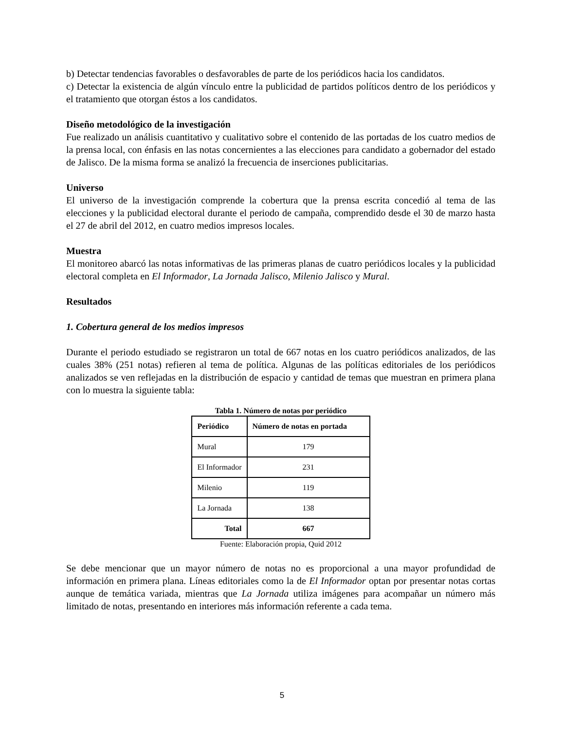b) Detectar tendencias favorables o desfavorables de parte de los periódicos hacia los candidatos.
c) Detectar la existencia de algún vínculo entre la publicidad de partidos políticos dentro de los periódicos y el tratamiento que otorgan éstos a los candidatos.
Diseño metodológico de la investigación
Fue realizado un análisis cuantitativo y cualitativo sobre el contenido de las portadas de los cuatro medios de la prensa local, con énfasis en las notas concernientes a las elecciones para candidato a gobernador del estado de Jalisco. De la misma forma se analizó la frecuencia de inserciones publicitarias.
Universo
El universo de la investigación comprende la cobertura que la prensa escrita concedió al tema de las elecciones y la publicidad electoral durante el periodo de campaña, comprendido desde el 30 de marzo hasta el 27 de abril del 2012, en cuatro medios impresos locales.
Muestra
El monitoreo abarcó las notas informativas de las primeras planas de cuatro periódicos locales y la publicidad electoral completa en El Informador, La Jornada Jalisco, Milenio Jalisco y Mural.
Resultados
1. Cobertura general de los medios impresos
Durante el periodo estudiado se registraron un total de 667 notas en los cuatro periódicos analizados, de las cuales 38% (251 notas) refieren al tema de política. Algunas de las políticas editoriales de los periódicos analizados se ven reflejadas en la distribución de espacio y cantidad de temas que muestran en primera plana con lo muestra la siguiente tabla:
Tabla 1. Número de notas por periódico
| Periódico | Número de notas en portada |
| --- | --- |
| Mural | 179 |
| El Informador | 231 |
| Milenio | 119 |
| La Jornada | 138 |
| Total | 667 |
Fuente: Elaboración propia, Quid 2012
Se debe mencionar que un mayor número de notas no es proporcional a una mayor profundidad de información en primera plana. Líneas editoriales como la de El Informador optan por presentar notas cortas aunque de temática variada, mientras que La Jornada utiliza imágenes para acompañar un número más limitado de notas, presentando en interiores más información referente a cada tema.
5